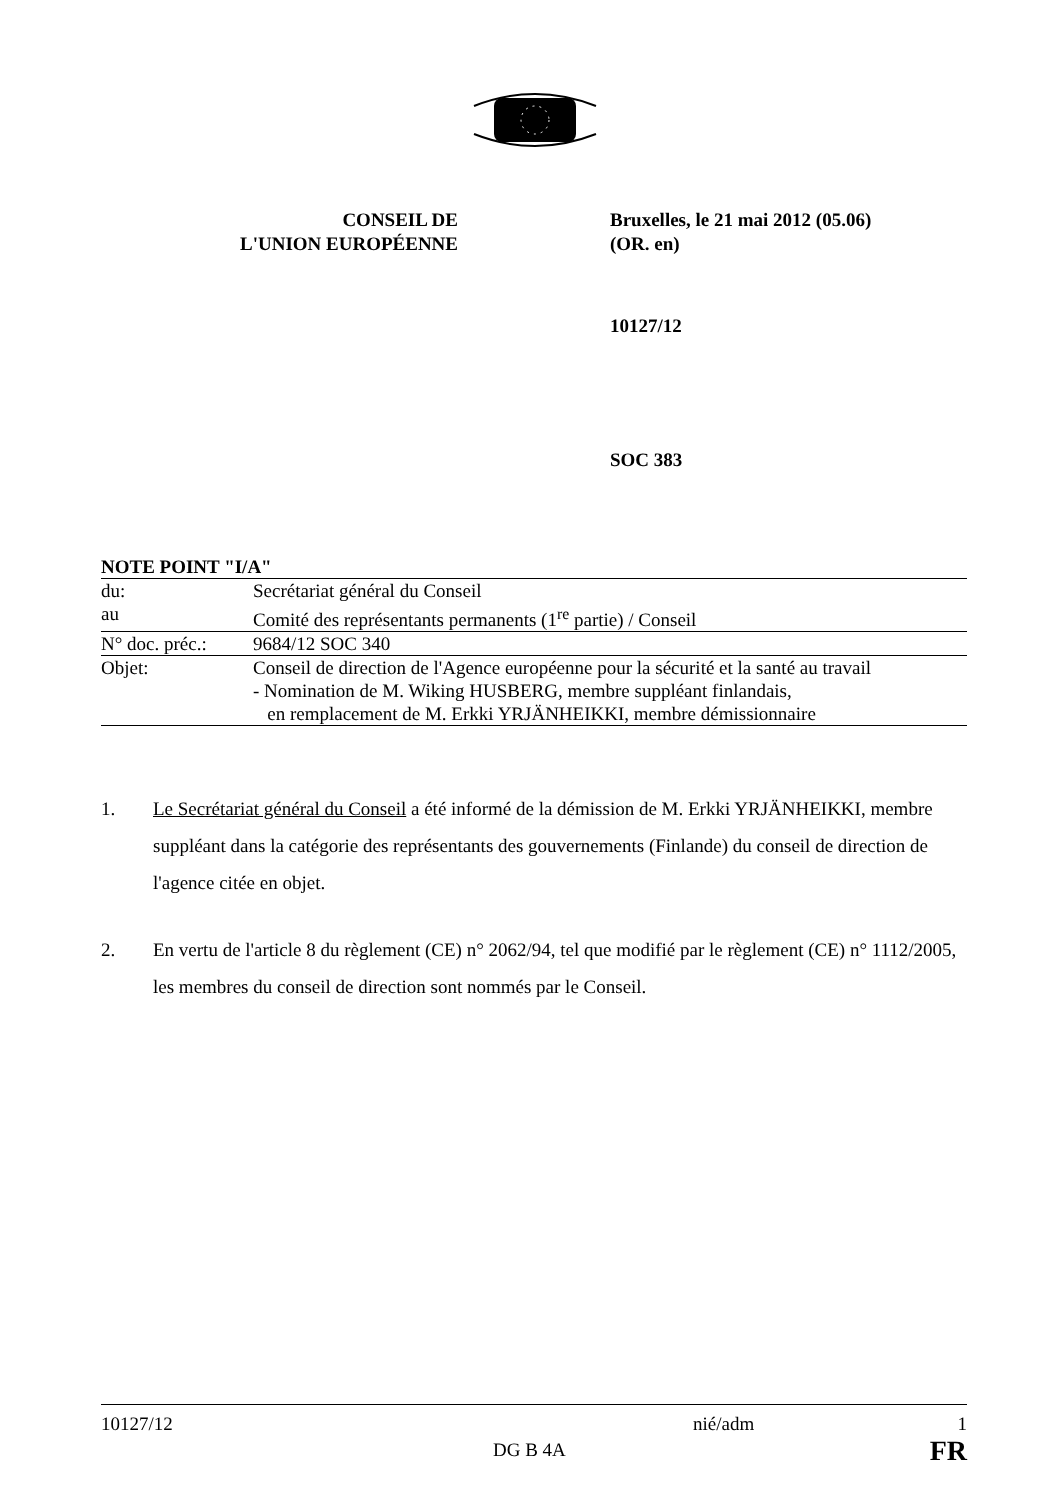CONSEIL DE
L'UNION EUROPÉENNE
Bruxelles, le 21 mai 2012 (05.06)
(OR. en)
10127/12
SOC 383
NOTE POINT "I/A"
| du: | Secrétariat général du Conseil |
| au | Comité des représentants permanents (1<sup>re</sup> partie) / Conseil |
| N° doc. préc.: | 9684/12 SOC 340 |
| Objet: | Conseil de direction de l'Agence européenne pour la sécurité et la santé au travail - Nomination de M. Wiking HUSBERG, membre suppléant finlandais, en remplacement de M. Erkki YRJÄNHEIKKI, membre démissionnaire |
1. Le Secrétariat général du Conseil a été informé de la démission de M. Erkki YRJÄNHEIKKI, membre suppléant dans la catégorie des représentants des gouvernements (Finlande) du conseil de direction de l'agence citée en objet.
2. En vertu de l'article 8 du règlement (CE) n° 2062/94, tel que modifié par le règlement (CE) n° 1112/2005, les membres du conseil de direction sont nommés par le Conseil.
10127/12
DG B 4A
nié/adm 1
FR